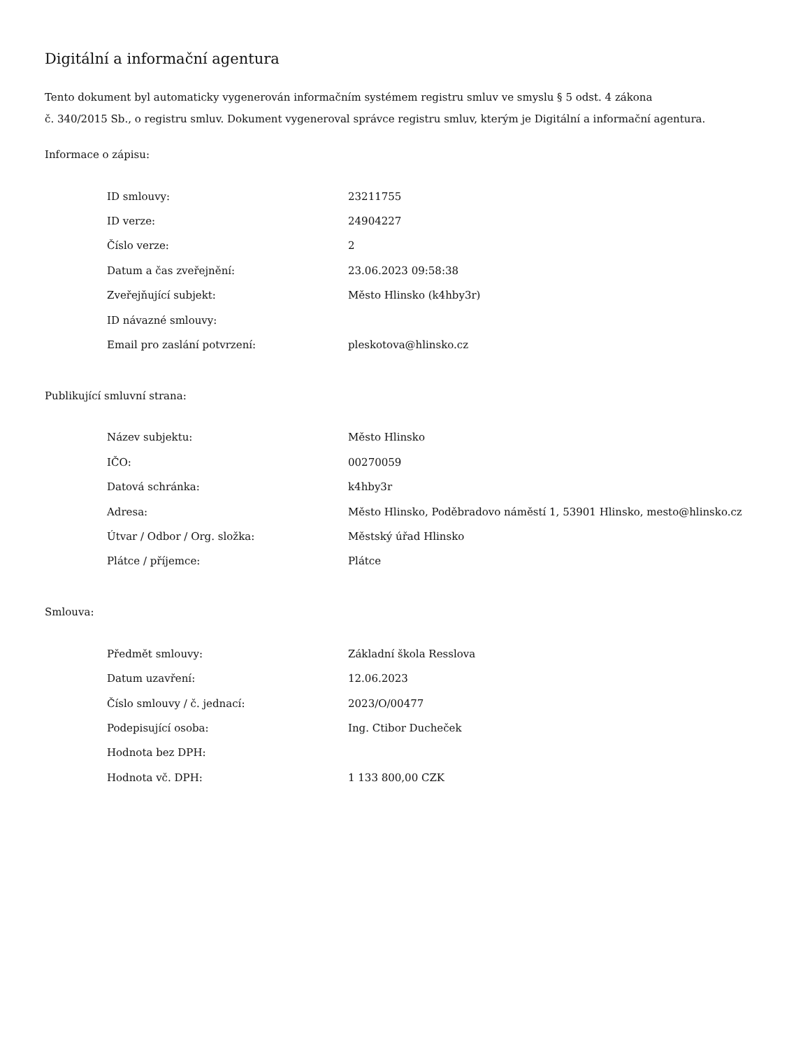Digitální a informační agentura
Tento dokument byl automaticky vygenerován informačním systémem registru smluv ve smyslu § 5 odst. 4 zákona
č. 340/2015 Sb., o registru smluv. Dokument vygeneroval správce registru smluv, kterým je Digitální a informační agentura.
Informace o zápisu:
| ID smlouvy: | 23211755 |
| ID verze: | 24904227 |
| Číslo verze: | 2 |
| Datum a čas zveřejnění: | 23.06.2023 09:58:38 |
| Zveřejňující subjekt: | Město Hlinsko (k4hby3r) |
| ID návazné smlouvy: | |
| Email pro zaslání potvrzení: | pleskotova@hlinsko.cz |
Publikující smluvní strana:
| Název subjektu: | Město Hlinsko |
| IČO: | 00270059 |
| Datová schránka: | k4hby3r |
| Adresa: | Město Hlinsko, Poděbradovo náměstí 1, 53901 Hlinsko, mesto@hlinsko.cz |
| Útvar / Odbor / Org. složka: | Městský úřad Hlinsko |
| Plátce / příjemce: | Plátce |
Smlouva:
| Předmět smlouvy: | Základní škola Resslova |
| Datum uzavření: | 12.06.2023 |
| Číslo smlouvy / č. jednací: | 2023/O/00477 |
| Podepisující osoba: | Ing. Ctibor Ducheček |
| Hodnota bez DPH: | |
| Hodnota vč. DPH: | 1 133 800,00 CZK |